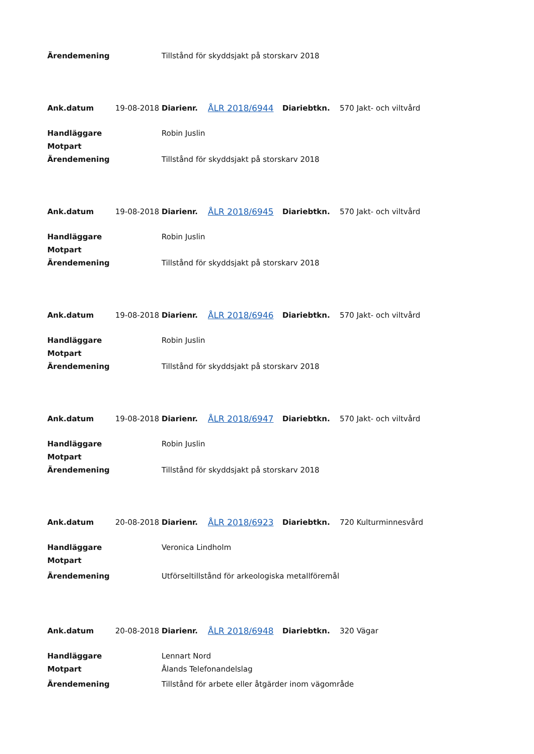| Ärendemening | | Tillstånd för skyddsjakt på storskarv 2018 | | | |
| Ank.datum | 19-08-2018 | Diarienr. | ÅLR 2018/6944 | Diariebtkn. | 570 Jakt- och viltvård |
| Handläggare | | Robin Juslin | | | |
| Motpart | | | | | |
| Ärendemening | | Tillstånd för skyddsjakt på storskarv 2018 | | | |
| Ank.datum | 19-08-2018 | Diarienr. | ÅLR 2018/6945 | Diariebtkn. | 570 Jakt- och viltvård |
| Handläggare | | Robin Juslin | | | |
| Motpart | | | | | |
| Ärendemening | | Tillstånd för skyddsjakt på storskarv 2018 | | | |
| Ank.datum | 19-08-2018 | Diarienr. | ÅLR 2018/6946 | Diariebtkn. | 570 Jakt- och viltvård |
| Handläggare | | Robin Juslin | | | |
| Motpart | | | | | |
| Ärendemening | | Tillstånd för skyddsjakt på storskarv 2018 | | | |
| Ank.datum | 19-08-2018 | Diarienr. | ÅLR 2018/6947 | Diariebtkn. | 570 Jakt- och viltvård |
| Handläggare | | Robin Juslin | | | |
| Motpart | | | | | |
| Ärendemening | | Tillstånd för skyddsjakt på storskarv 2018 | | | |
| Ank.datum | 20-08-2018 | Diarienr. | ÅLR 2018/6923 | Diariebtkn. | 720 Kulturminnesvård |
| Handläggare | | Veronica Lindholm | | | |
| Motpart | | | | | |
| Ärendemening | | Utförseltillstånd för arkeologiska metallföremål | | | |
| Ank.datum | 20-08-2018 | Diarienr. | ÅLR 2018/6948 | Diariebtkn. | 320 Vägar |
| Handläggare | | Lennart Nord | | | |
| Motpart | | Ålands Telefonandelslag | | | |
| Ärendemening | | Tillstånd för arbete eller åtgärder inom vägområde | | | |